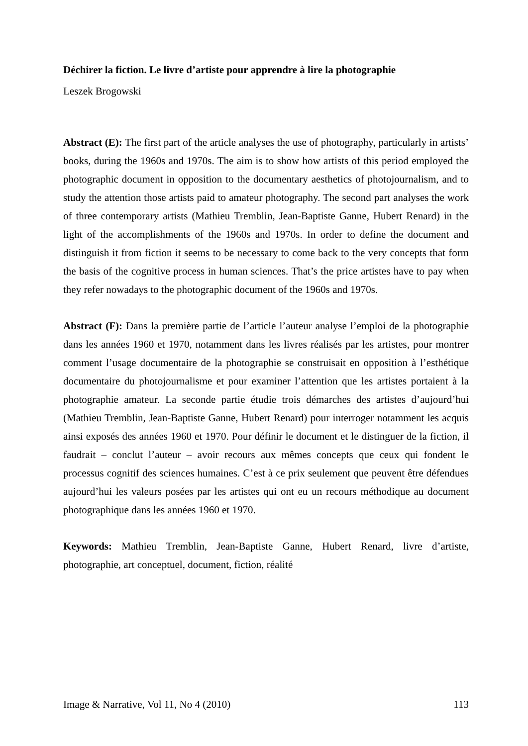Déchirer la fiction. Le livre d’artiste pour apprendre à lire la photographie
Leszek Brogowski
Abstract (E): The first part of the article analyses the use of photography, particularly in artists’ books, during the 1960s and 1970s. The aim is to show how artists of this period employed the photographic document in opposition to the documentary aesthetics of photojournalism, and to study the attention those artists paid to amateur photography. The second part analyses the work of three contemporary artists (Mathieu Tremblin, Jean-Baptiste Ganne, Hubert Renard) in the light of the accomplishments of the 1960s and 1970s. In order to define the document and distinguish it from fiction it seems to be necessary to come back to the very concepts that form the basis of the cognitive process in human sciences. That’s the price artistes have to pay when they refer nowadays to the photographic document of the 1960s and 1970s.
Abstract (F): Dans la première partie de l’article l’auteur analyse l’emploi de la photographie dans les années 1960 et 1970, notamment dans les livres réalisés par les artistes, pour montrer comment l’usage documentaire de la photographie se construisait en opposition à l’esthétique documentaire du photojournalisme et pour examiner l’attention que les artistes portaient à la photographie amateur. La seconde partie étudie trois démarches des artistes d’aujourd’hui (Mathieu Tremblin, Jean-Baptiste Ganne, Hubert Renard) pour interroger notamment les acquis ainsi exposés des années 1960 et 1970. Pour définir le document et le distinguer de la fiction, il faudrait – conclut l’auteur – avoir recours aux mêmes concepts que ceux qui fondent le processus cognitif des sciences humaines. C’est à ce prix seulement que peuvent être défendues aujourd’hui les valeurs posées par les artistes qui ont eu un recours méthodique au document photographique dans les années 1960 et 1970.
Keywords: Mathieu Tremblin, Jean-Baptiste Ganne, Hubert Renard, livre d’artiste, photographie, art conceptuel, document, fiction, réalité
Image & Narrative, Vol 11, No 4 (2010) 113